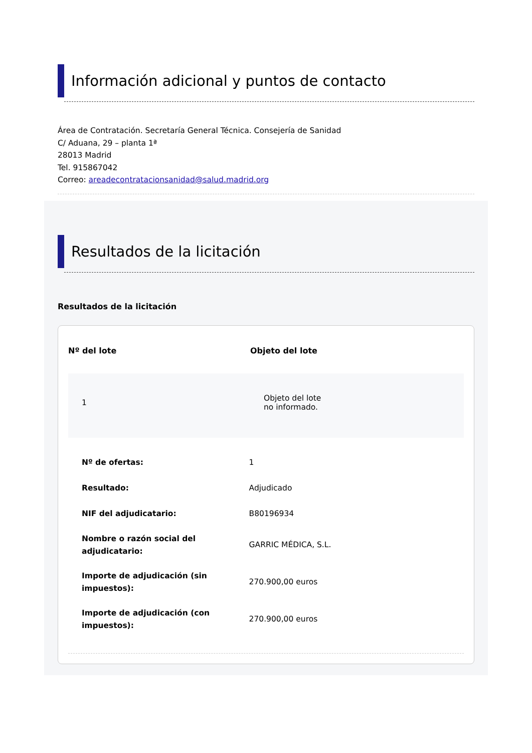Información adicional y puntos de contacto
Área de Contratación. Secretaría General Técnica. Consejería de Sanidad
C/ Aduana, 29 – planta 1ª
28013 Madrid
Tel. 915867042
Correo: areadecontratacionsanidad@salud.madrid.org
Resultados de la licitación
Resultados de la licitación
| Nº del lote | Objeto del lote |
| --- | --- |
| 1 | Objeto del lote no informado. |
| Nº de ofertas: | 1 |
| Resultado: | Adjudicado |
| NIF del adjudicatario: | B80196934 |
| Nombre o razón social del adjudicatario: | GARRIC MÉDICA, S.L. |
| Importe de adjudicación (sin impuestos): | 270.900,00 euros |
| Importe de adjudicación (con impuestos): | 270.900,00 euros |